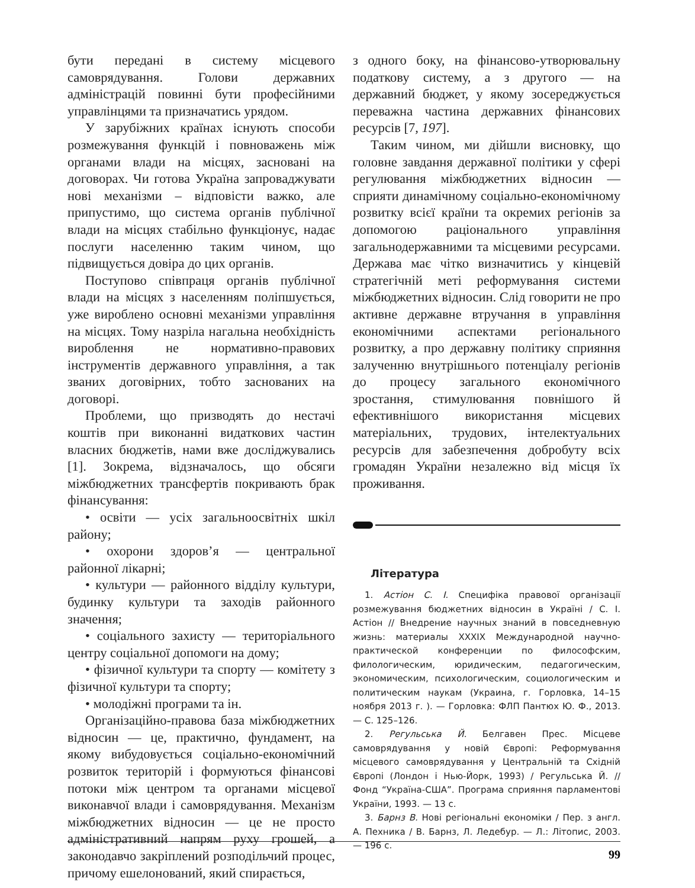бути передані в систему місцевого самоврядування. Голови державних адміністрацій повинні бути професійними управлінцями та призначатись урядом.
У зарубіжних країнах існують способи розмежування функцій і повноважень між органами влади на місцях, засновані на договорах. Чи готова Україна запроваджувати нові механізми – відповісти важко, але припустимо, що система органів публічної влади на місцях стабільно функціонує, надає послуги населенню таким чином, що підвищується довіра до цих органів.
Поступово співпраця органів публічної влади на місцях з населенням поліпшується, уже вироблено основні механізми управління на місцях. Тому назріла нагальна необхідність вироблення не нормативно-правових інструментів державного управління, а так званих договірних, тобто заснованих на договорі.
Проблеми, що призводять до нестачі коштів при виконанні видаткових частин власних бюджетів, нами вже досліджувались [1]. Зокрема, відзначалось, що обсяги міжбюджетних трансфертів покривають брак фінансування:
• освіти — усіх загальноосвітніх шкіл району;
• охорони здоров’я — центральної районної лікарні;
• культури — районного відділу культури, будинку культури та заходів районного значення;
• соціального захисту — територіального центру соціальної допомоги на дому;
• фізичної культури та спорту — комітету з фізичної культури та спорту;
• молодіжні програми та ін.
Організаційно-правова база міжбюджетних відносин — це, практично, фундамент, на якому вибудовується соціально-економічний розвиток територій і формуються фінансові потоки між центром та органами місцевої виконавчої влади і самоврядування. Механізм міжбюджетних відносин — це не просто адміністративний напрям руху грошей, а законодавчо закріплений розподільчий процес, причому ешелонований, який спирається,
з одного боку, на фінансово-утворювальну податкову систему, а з другого — на державний бюджет, у якому зосереджується переважна частина державних фінансових ресурсів [7, 197].
Таким чином, ми дійшли висновку, що головне завдання державної політики у сфері регулювання міжбюджетних відносин — сприяти динамічному соціально-економічному розвитку всієї країни та окремих регіонів за допомогою раціонального управління загальнодержавними та місцевими ресурсами. Держава має чітко визначитись у кінцевій стратегічній меті реформування системи міжбюджетних відносин. Слід говорити не про активне державне втручання в управління економічними аспектами регіонального розвитку, а про державну політику сприяння залученню внутрішнього потенціалу регіонів до процесу загального економічного зростання, стимулювання повнішого й ефективнішого використання місцевих матеріальних, трудових, інтелектуальних ресурсів для забезпечення добробуту всіх громадян України незалежно від місця їх проживання.
Література
1. Астіон С. І. Специфіка правової організації розмежування бюджетних відносин в Україні / С. І. Астіон // Внедрение научных знаний в повседневную жизнь: материалы XXXIX Международной научно-практической конференции по философским, филологическим, юридическим, педагогическим, экономическим, психологическим, социологическим и политическим наукам (Украина, г. Горловка, 14–15 ноября 2013 г. ). — Горловка: ФЛП Пантюх Ю. Ф., 2013. — С. 125–126.
2. Регульська Й. Белгавен Прес. Місцеве самоврядування у новій Європі: Реформування місцевого самоврядування у Центральній та Східній Європі (Лондон і Нью-Йорк, 1993) / Регульська Й. // Фонд “Україна-США”. Програма сприяння парламентові України, 1993. — 13 с.
3. Барнз В. Нові регіональні економіки / Пер. з англ. А. Пехника / В. Барнз, Л. Ледебур. — Л.: Літопис, 2003. — 196 с.
99